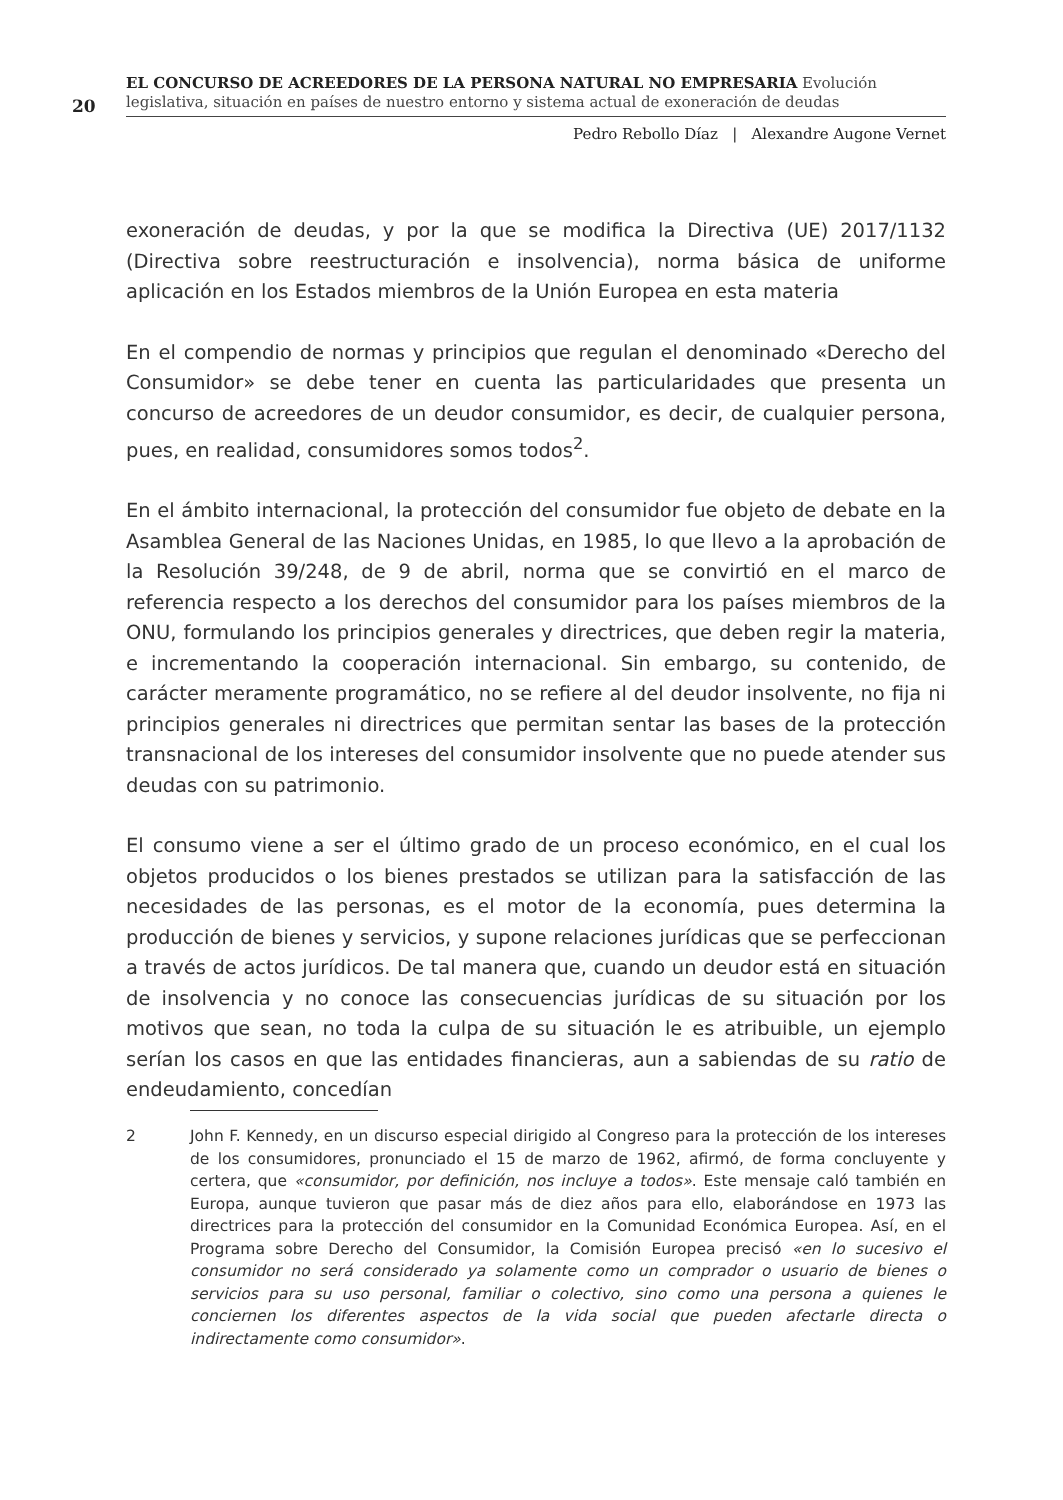20
EL CONCURSO DE ACREEDORES DE LA PERSONA NATURAL NO EMPRESARIA Evolución legislativa, situación en países de nuestro entorno y sistema actual de exoneración de deudas
Pedro Rebollo Díaz | Alexandre Augone Vernet
exoneración de deudas, y por la que se modifica la Directiva (UE) 2017/1132 (Directiva sobre reestructuración e insolvencia), norma básica de uniforme aplicación en los Estados miembros de la Unión Europea en esta materia
En el compendio de normas y principios que regulan el denominado «Derecho del Consumidor» se debe tener en cuenta las particularidades que presenta un concurso de acreedores de un deudor consumidor, es decir, de cualquier persona, pues, en realidad, consumidores somos todos<sup>2</sup>.
En el ámbito internacional, la protección del consumidor fue objeto de debate en la Asamblea General de las Naciones Unidas, en 1985, lo que llevo a la aprobación de la Resolución 39/248, de 9 de abril, norma que se convirtió en el marco de referencia respecto a los derechos del consumidor para los países miembros de la ONU, formulando los principios generales y directrices, que deben regir la materia, e incrementando la cooperación internacional. Sin embargo, su contenido, de carácter meramente programático, no se refiere al del deudor insolvente, no fija ni principios generales ni directrices que permitan sentar las bases de la protección transnacional de los intereses del consumidor insolvente que no puede atender sus deudas con su patrimonio.
El consumo viene a ser el último grado de un proceso económico, en el cual los objetos producidos o los bienes prestados se utilizan para la satisfacción de las necesidades de las personas, es el motor de la economía, pues determina la producción de bienes y servicios, y supone relaciones jurídicas que se perfeccionan a través de actos jurídicos. De tal manera que, cuando un deudor está en situación de insolvencia y no conoce las consecuencias jurídicas de su situación por los motivos que sean, no toda la culpa de su situación le es atribuible, un ejemplo serían los casos en que las entidades financieras, aun a sabiendas de su ratio de endeudamiento, concedían
2 John F. Kennedy, en un discurso especial dirigido al Congreso para la protección de los intereses de los consumidores, pronunciado el 15 de marzo de 1962, afirmó, de forma concluyente y certera, que «consumidor, por definición, nos incluye a todos». Este mensaje caló también en Europa, aunque tuvieron que pasar más de diez años para ello, elaborándose en 1973 las directrices para la protección del consumidor en la Comunidad Económica Europea. Así, en el Programa sobre Derecho del Consumidor, la Comisión Europea precisó «en lo sucesivo el consumidor no será considerado ya solamente como un comprador o usuario de bienes o servicios para su uso personal, familiar o colectivo, sino como una persona a quienes le conciernen los diferentes aspectos de la vida social que pueden afectarle directa o indirectamente como consumidor».